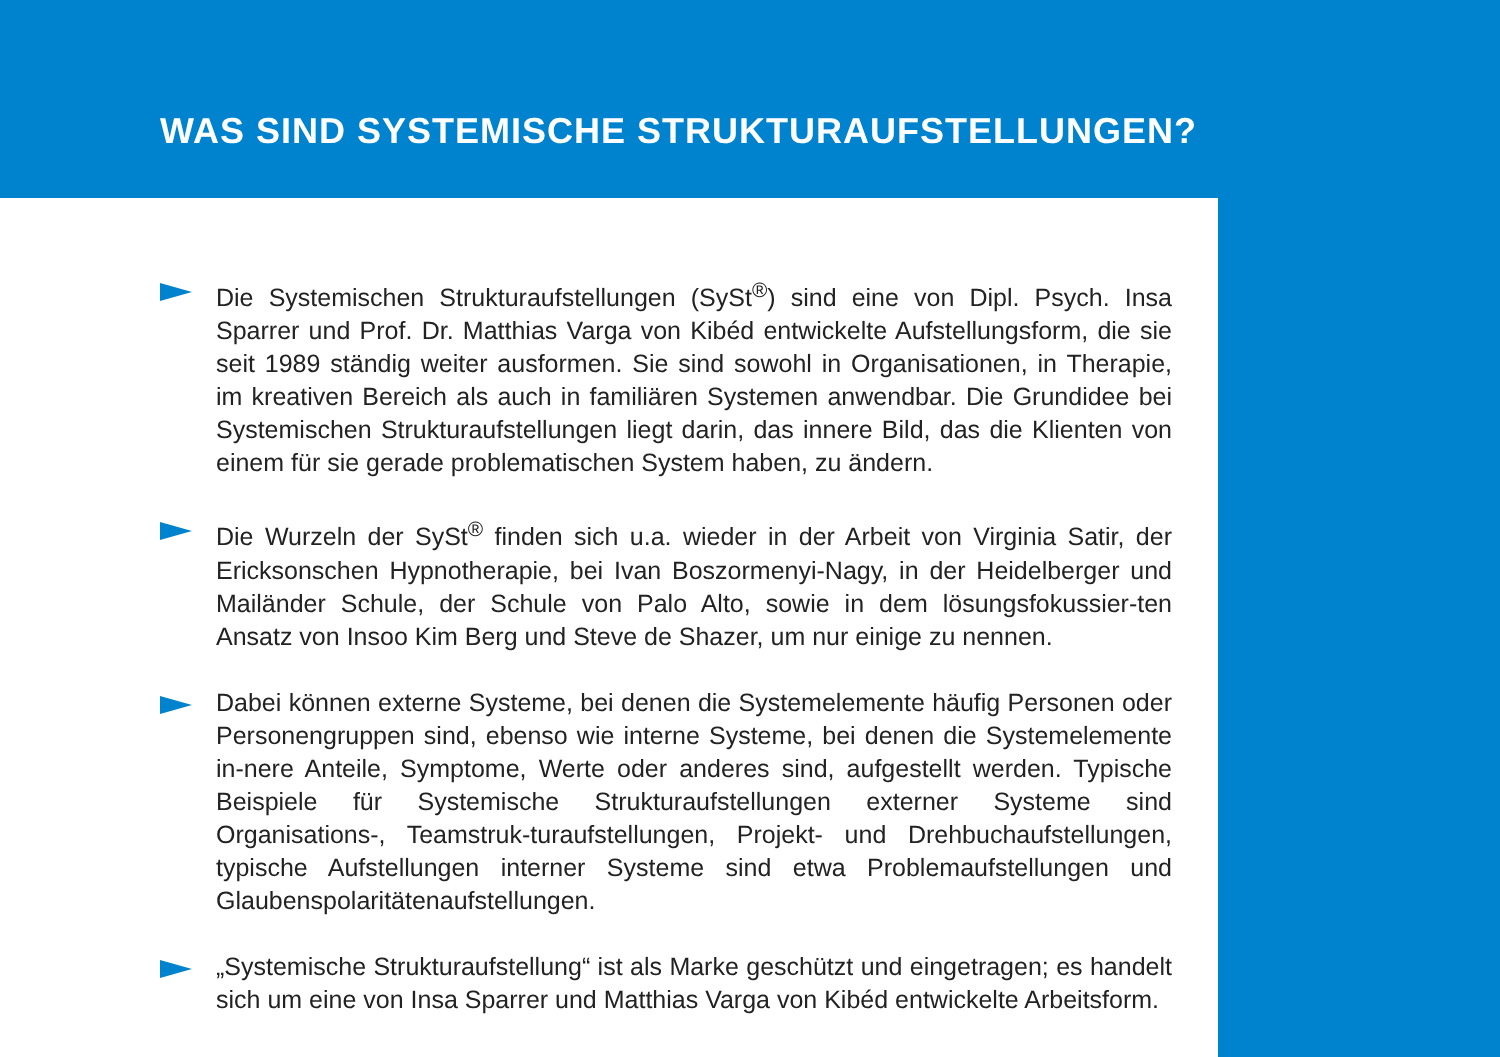WAS SIND SYSTEMISCHE STRUKTURAUFSTELLUNGEN?
Die Systemischen Strukturaufstellungen (SySt<sup>®</sup>) sind eine von Dipl. Psych. Insa Sparrer und Prof. Dr. Matthias Varga von Kibéd entwickelte Aufstellungsform, die sie seit 1989 ständig weiter ausformen. Sie sind sowohl in Organisationen, in Therapie, im kreativen Bereich als auch in familiären Systemen anwendbar. Die Grundidee bei Systemischen Strukturaufstellungen liegt darin, das innere Bild, das die Klienten von einem für sie gerade problematischen System haben, zu ändern.
Die Wurzeln der SySt<sup>®</sup> finden sich u.a. wieder in der Arbeit von Virginia Satir, der Ericksonschen Hypnotherapie, bei Ivan Boszormenyi-Nagy, in der Heidelberger und Mailänder Schule, der Schule von Palo Alto, sowie in dem lösungsfokussier-ten Ansatz von Insoo Kim Berg und Steve de Shazer, um nur einige zu nennen.
Dabei können externe Systeme, bei denen die Systemelemente häufig Personen oder Personengruppen sind, ebenso wie interne Systeme, bei denen die Systemelemente in-nere Anteile, Symptome, Werte oder anderes sind, aufgestellt werden. Typische Beispiele für Systemische Strukturaufstellungen externer Systeme sind Organisations-, Teamstruk-turaufstellungen, Projekt- und Drehbuchaufstellungen, typische Aufstellungen interner Systeme sind etwa Problemaufstellungen und Glaubenspolaritätenaufstellungen.
„Systemische Strukturaufstellung“ ist als Marke geschützt und eingetragen; es handelt sich um eine von Insa Sparrer und Matthias Varga von Kibéd entwickelte Arbeitsform.